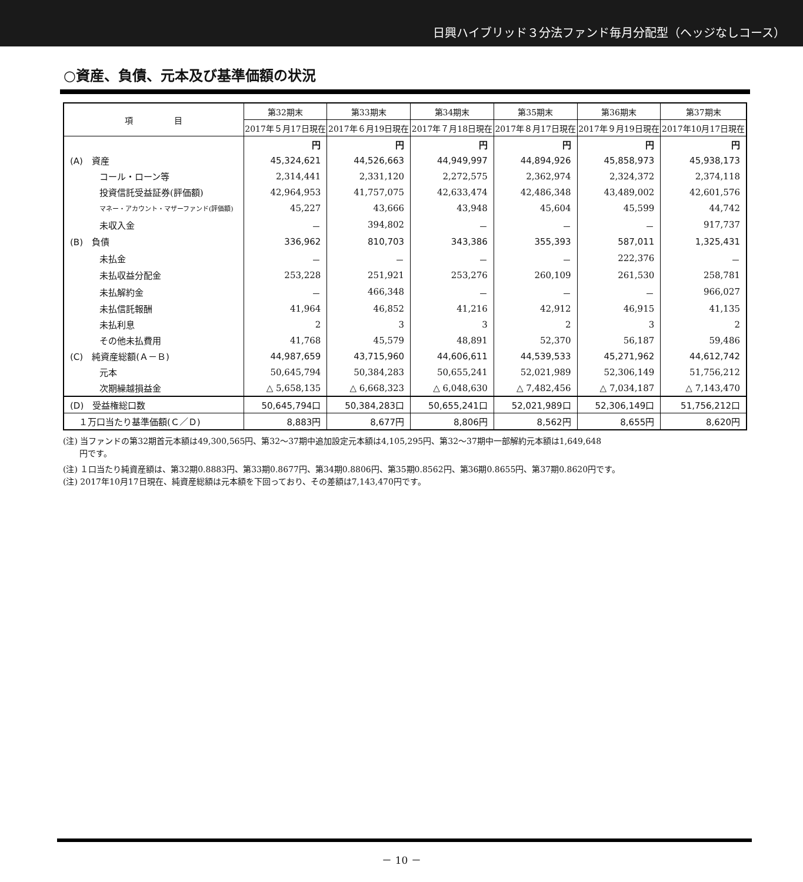日興ハイブリッド３分法ファンド毎月分配型（ヘッジなしコース）
○資産、負債、元本及び基準価額の状況
| 項 目 | 第32期末 | 第33期末 | 第34期末 | 第35期末 | 第36期末 | 第37期末 |
| --- | --- | --- | --- | --- | --- | --- |
| | 2017年５月17日現在 | 2017年６月19日現在 | 2017年７月18日現在 | 2017年８月17日現在 | 2017年９月19日現在 | 2017年10月17日現在 |
| | 円 | 円 | 円 | 円 | 円 | 円 |
| (A) 資産 | 45,324,621 | 44,526,663 | 44,949,997 | 44,894,926 | 45,858,973 | 45,938,173 |
| コール・ローン等 | 2,314,441 | 2,331,120 | 2,272,575 | 2,362,974 | 2,324,372 | 2,374,118 |
| 投資信託受益証券(評価額) | 42,964,953 | 41,757,075 | 42,633,474 | 42,486,348 | 43,489,002 | 42,601,576 |
| マネー・アカウント・マザーファンド(評価額) | 45,227 | 43,666 | 43,948 | 45,604 | 45,599 | 44,742 |
| 未収入金 | － | 394,802 | － | － | － | 917,737 |
| (B) 負債 | 336,962 | 810,703 | 343,386 | 355,393 | 587,011 | 1,325,431 |
| 未払金 | － | － | － | － | 222,376 | － |
| 未払収益分配金 | 253,228 | 251,921 | 253,276 | 260,109 | 261,530 | 258,781 |
| 未払解約金 | － | 466,348 | － | － | － | 966,027 |
| 未払信託報酬 | 41,964 | 46,852 | 41,216 | 42,912 | 46,915 | 41,135 |
| 未払利息 | 2 | 3 | 3 | 2 | 3 | 2 |
| その他未払費用 | 41,768 | 45,579 | 48,891 | 52,370 | 56,187 | 59,486 |
| (C) 純資産総額(Ａ－Ｂ) | 44,987,659 | 43,715,960 | 44,606,611 | 44,539,533 | 45,271,962 | 44,612,742 |
| 元本 | 50,645,794 | 50,384,283 | 50,655,241 | 52,021,989 | 52,306,149 | 51,756,212 |
| 次期繰越損益金 | △ 5,658,135 | △ 6,668,323 | △ 6,048,630 | △ 7,482,456 | △ 7,034,187 | △ 7,143,470 |
| (D) 受益権総口数 | 50,645,794口 | 50,384,283口 | 50,655,241口 | 52,021,989口 | 52,306,149口 | 51,756,212口 |
| １万口当たり基準価額(Ｃ／Ｄ) | 8,883円 | 8,677円 | 8,806円 | 8,562円 | 8,655円 | 8,620円 |
(注) 当ファンドの第32期首元本額は49,300,565円、第32～37期中追加設定元本額は4,105,295円、第32～37期中一部解約元本額は1,649,648
　　円です。
(注) １口当たり純資産額は、第32期0.8883円、第33期0.8677円、第34期0.8806円、第35期0.8562円、第36期0.8655円、第37期0.8620円です。
(注) 2017年10月17日現在、純資産総額は元本額を下回っており、その差額は7,143,470円です。
－ 10 －